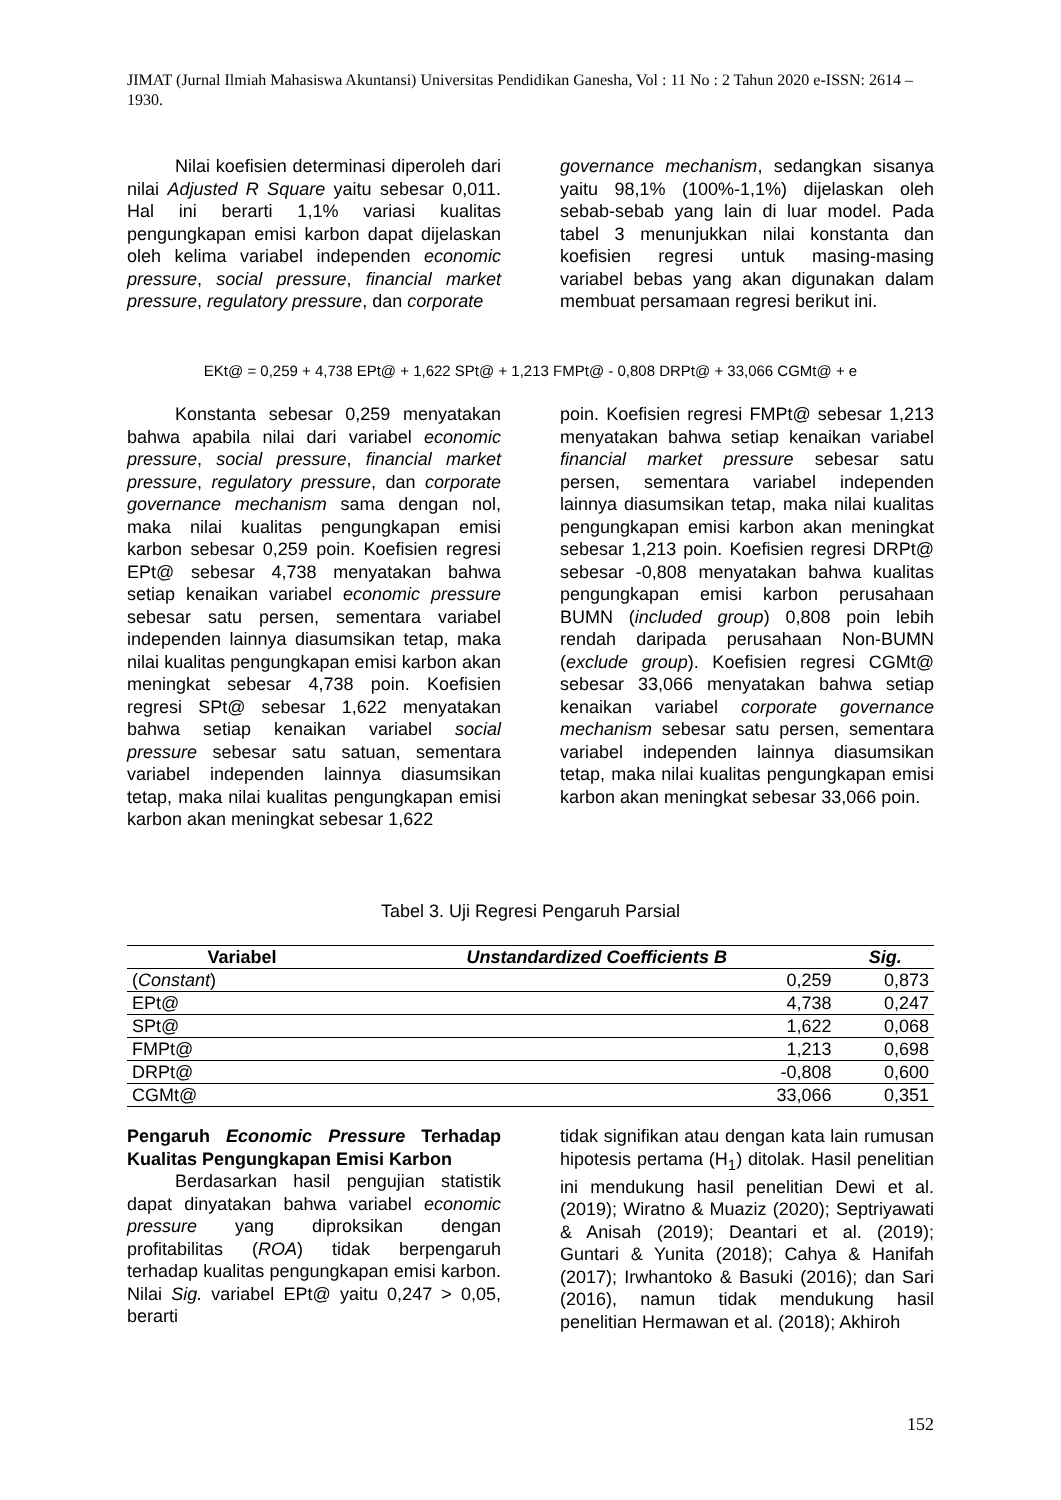JIMAT (Jurnal Ilmiah Mahasiswa Akuntansi) Universitas Pendidikan Ganesha, Vol : 11 No : 2 Tahun 2020 e-ISSN: 2614 – 1930.
Nilai koefisien determinasi diperoleh dari nilai Adjusted R Square yaitu sebesar 0,011. Hal ini berarti 1,1% variasi kualitas pengungkapan emisi karbon dapat dijelaskan oleh kelima variabel independen economic pressure, social pressure, financial market pressure, regulatory pressure, dan corporate
governance mechanism, sedangkan sisanya yaitu 98,1% (100%-1,1%) dijelaskan oleh sebab-sebab yang lain di luar model. Pada tabel 3 menunjukkan nilai konstanta dan koefisien regresi untuk masing-masing variabel bebas yang akan digunakan dalam membuat persamaan regresi berikut ini.
EKt@ = 0,259 + 4,738 EPt@ + 1,622 SPt@ + 1,213 FMPt@ - 0,808 DRPt@ + 33,066 CGMt@ + e
Konstanta sebesar 0,259 menyatakan bahwa apabila nilai dari variabel economic pressure, social pressure, financial market pressure, regulatory pressure, dan corporate governance mechanism sama dengan nol, maka nilai kualitas pengungkapan emisi karbon sebesar 0,259 poin. Koefisien regresi EPt@ sebesar 4,738 menyatakan bahwa setiap kenaikan variabel economic pressure sebesar satu persen, sementara variabel independen lainnya diasumsikan tetap, maka nilai kualitas pengungkapan emisi karbon akan meningkat sebesar 4,738 poin. Koefisien regresi SPt@ sebesar 1,622 menyatakan bahwa setiap kenaikan variabel social pressure sebesar satu satuan, sementara variabel independen lainnya diasumsikan tetap, maka nilai kualitas pengungkapan emisi karbon akan meningkat sebesar 1,622
poin. Koefisien regresi FMPt@ sebesar 1,213 menyatakan bahwa setiap kenaikan variabel financial market pressure sebesar satu persen, sementara variabel independen lainnya diasumsikan tetap, maka nilai kualitas pengungkapan emisi karbon akan meningkat sebesar 1,213 poin. Koefisien regresi DRPt@ sebesar -0,808 menyatakan bahwa kualitas pengungkapan emisi karbon perusahaan BUMN (included group) 0,808 poin lebih rendah daripada perusahaan Non-BUMN (exclude group). Koefisien regresi CGMt@ sebesar 33,066 menyatakan bahwa setiap kenaikan variabel corporate governance mechanism sebesar satu persen, sementara variabel independen lainnya diasumsikan tetap, maka nilai kualitas pengungkapan emisi karbon akan meningkat sebesar 33,066 poin.
Tabel 3. Uji Regresi Pengaruh Parsial
| Variabel | Unstandardized Coefficients B | Sig. |
| --- | --- | --- |
| ( Constant ) | 0,259 | 0,873 |
| EPt@ | 4,738 | 0,247 |
| SPt@ | 1,622 | 0,068 |
| FMPt@ | 1,213 | 0,698 |
| DRPt@ | -0,808 | 0,600 |
| CGMt@ | 33,066 | 0,351 |
Pengaruh Economic Pressure Terhadap Kualitas Pengungkapan Emisi Karbon
Berdasarkan hasil pengujian statistik dapat dinyatakan bahwa variabel economic pressure yang diproksikan dengan profitabilitas (ROA) tidak berpengaruh terhadap kualitas pengungkapan emisi karbon. Nilai Sig. variabel EPt@ yaitu 0,247 > 0,05, berarti
tidak signifikan atau dengan kata lain rumusan hipotesis pertama (H<sub>1</sub>) ditolak. Hasil penelitian ini mendukung hasil penelitian Dewi et al. (2019); Wiratno & Muaziz (2020); Septriyawati & Anisah (2019); Deantari et al. (2019); Guntari & Yunita (2018); Cahya & Hanifah (2017); Irwhantoko & Basuki (2016); dan Sari (2016), namun tidak mendukung hasil penelitian Hermawan et al. (2018); Akhiroh
152